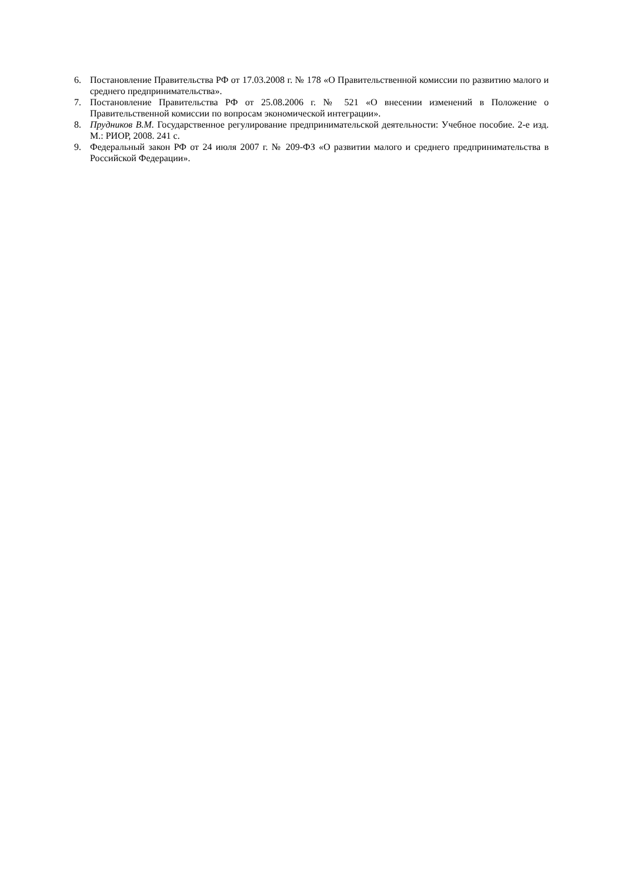6. Постановление Правительства РФ от 17.03.2008 г. № 178 «О Правительственной комиссии по развитию малого и среднего предпринимательства».
7. Постановление Правительства РФ от 25.08.2006 г. № 521 «О внесении изменений в Положение о Правительственной комиссии по вопросам экономической интеграции».
8. Прудников В.М. Государственное регулирование предпринимательской деятельности: Учебное пособие. 2-е изд. М.: РИОР, 2008. 241 с.
9. Федеральный закон РФ от 24 июля 2007 г. № 209-ФЗ «О развитии малого и среднего предпринимательства в Российской Федерации».